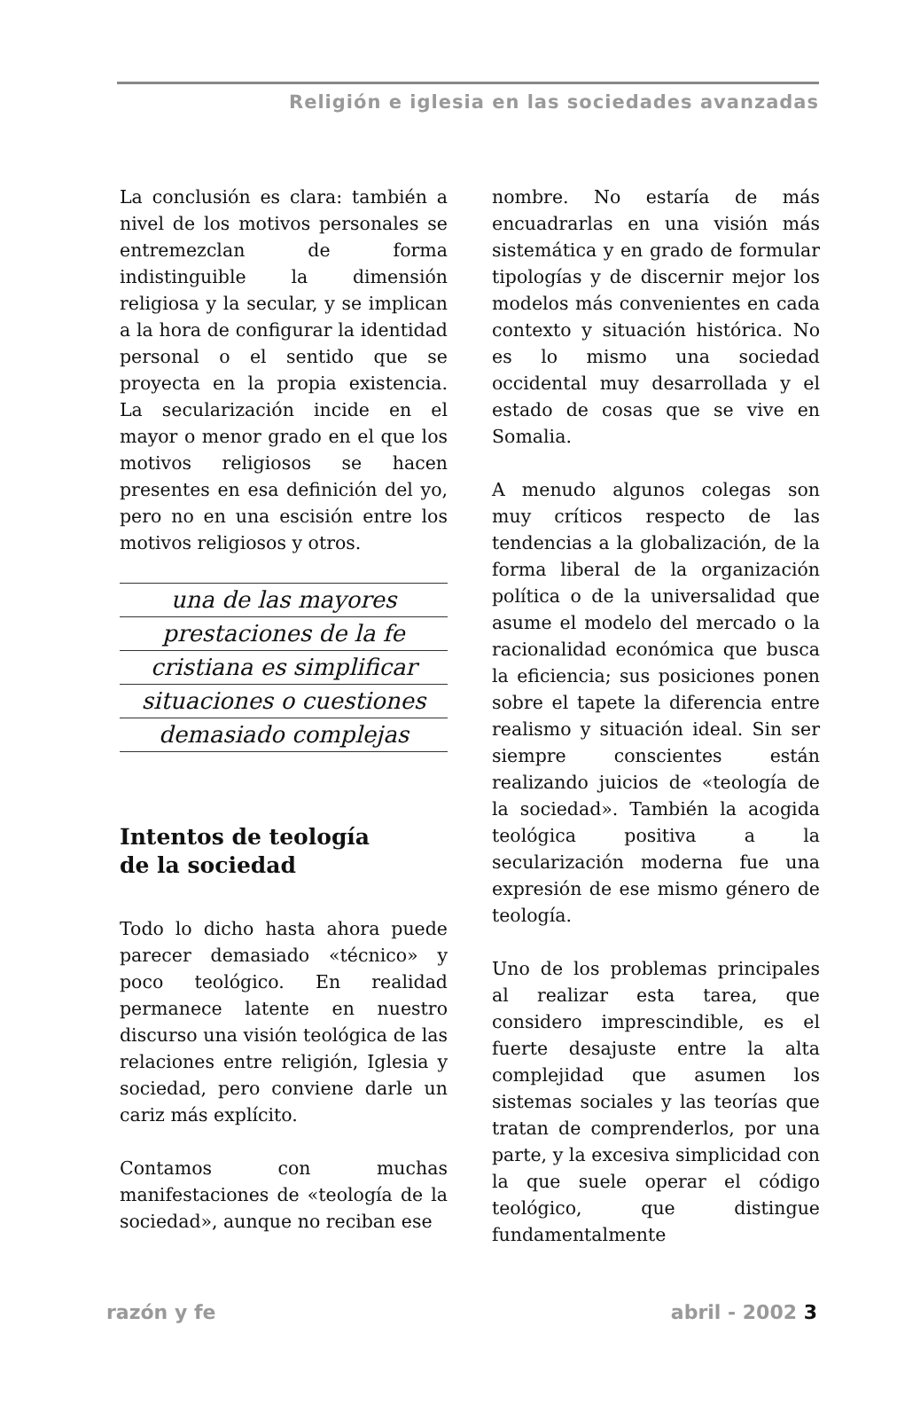Religión e iglesia en las sociedades avanzadas
La conclusión es clara: también a nivel de los motivos personales se entremezclan de forma indistinguible la dimensión religiosa y la secular, y se implican a la hora de configurar la identidad personal o el sentido que se proyecta en la propia existencia. La secularización incide en el mayor o menor grado en el que los motivos religiosos se hacen presentes en esa definición del yo, pero no en una escisión entre los motivos religiosos y otros.
una de las mayores
prestaciones de la fe
cristiana es simplificar
situaciones o cuestiones
demasiado complejas
Intentos de teología
de la sociedad
Todo lo dicho hasta ahora puede parecer demasiado «técnico» y poco teológico. En realidad permanece latente en nuestro discurso una visión teológica de las relaciones entre religión, Iglesia y sociedad, pero conviene darle un cariz más explícito.
Contamos con muchas manifestaciones de «teología de la sociedad», aunque no reciban ese
nombre. No estaría de más encuadrarlas en una visión más sistemática y en grado de formular tipologías y de discernir mejor los modelos más convenientes en cada contexto y situación histórica. No es lo mismo una sociedad occidental muy desarrollada y el estado de cosas que se vive en Somalia.
A menudo algunos colegas son muy críticos respecto de las tendencias a la globalización, de la forma liberal de la organización política o de la universalidad que asume el modelo del mercado o la racionalidad económica que busca la eficiencia; sus posiciones ponen sobre el tapete la diferencia entre realismo y situación ideal. Sin ser siempre conscientes están realizando juicios de «teología de la sociedad». También la acogida teológica positiva a la secularización moderna fue una expresión de ese mismo género de teología.
Uno de los problemas principales al realizar esta tarea, que considero imprescindible, es el fuerte desajuste entre la alta complejidad que asumen los sistemas sociales y las teorías que tratan de comprenderlos, por una parte, y la excesiva simplicidad con la que suele operar el código teológico, que distingue fundamentalmente
razón y fe abril - 2002 3